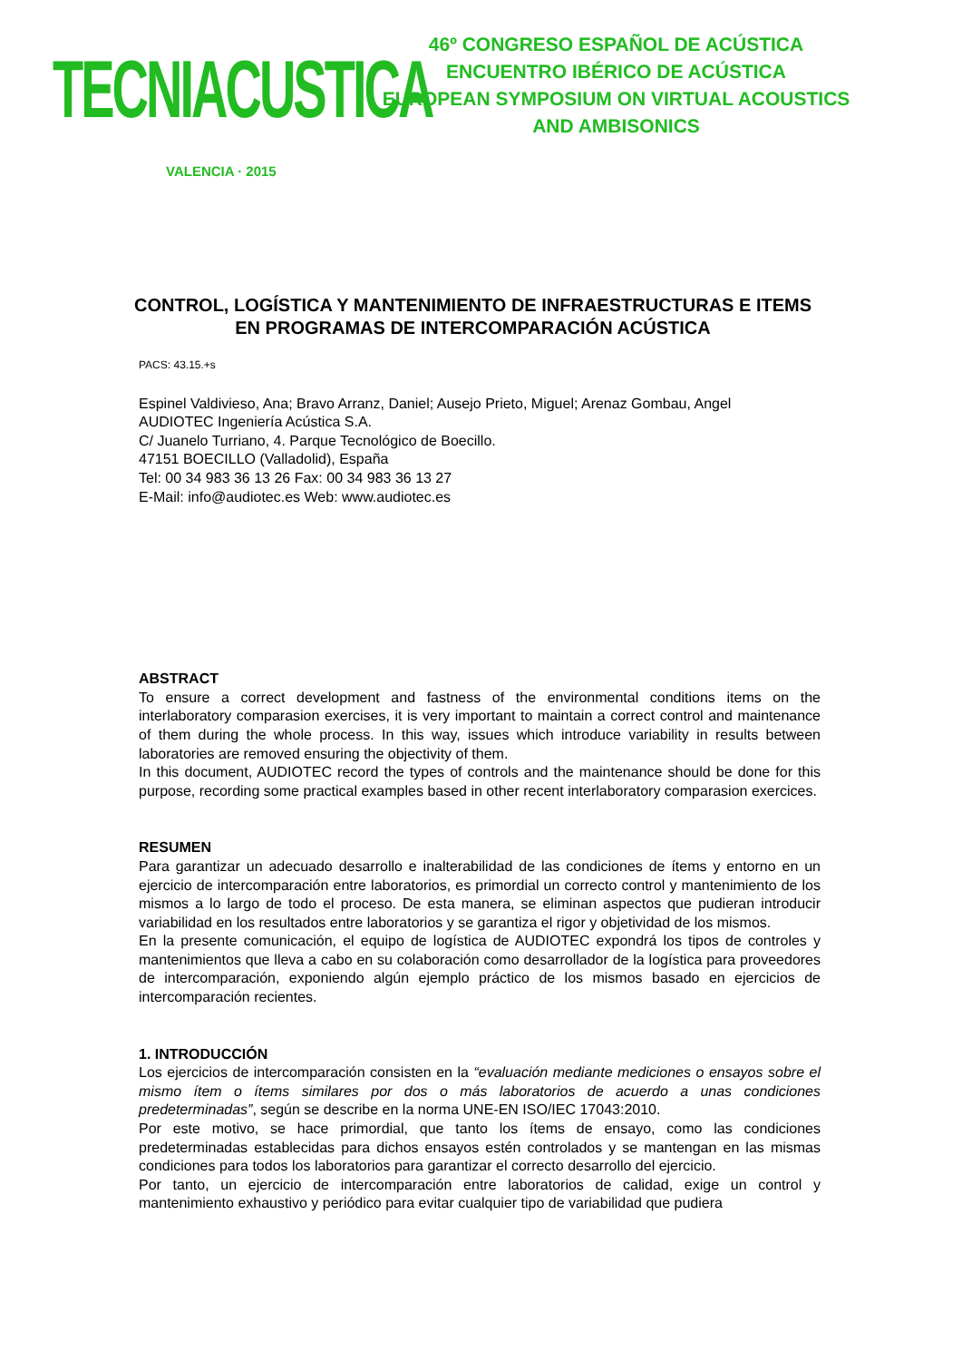TECNIACUSTICA
VALENCIA · 2015
46º CONGRESO ESPAÑOL DE ACÚSTICA
ENCUENTRO IBÉRICO DE ACÚSTICA
EUROPEAN SYMPOSIUM ON VIRTUAL ACOUSTICS
AND AMBISONICS
CONTROL, LOGÍSTICA Y MANTENIMIENTO DE INFRAESTRUCTURAS E ITEMS EN PROGRAMAS DE INTERCOMPARACIÓN ACÚSTICA
PACS: 43.15.+s
Espinel Valdivieso, Ana; Bravo Arranz, Daniel; Ausejo Prieto, Miguel; Arenaz Gombau, Angel
AUDIOTEC Ingeniería Acústica S.A.
C/ Juanelo Turriano, 4. Parque Tecnológico de Boecillo.
47151 BOECILLO (Valladolid), España
Tel: 00 34 983 36 13 26 Fax: 00 34 983 36 13 27
E-Mail: info@audiotec.es Web: www.audiotec.es
ABSTRACT
To ensure a correct development and fastness of the environmental conditions items on the interlaboratory comparasion exercises, it is very important to maintain a correct control and maintenance of them during the whole process. In this way, issues which introduce variability in results between laboratories are removed ensuring the objectivity of them.
In this document, AUDIOTEC record the types of controls and the maintenance should be done for this purpose, recording some practical examples based in other recent interlaboratory comparasion exercices.
RESUMEN
Para garantizar un adecuado desarrollo e inalterabilidad de las condiciones de ítems y entorno en un ejercicio de intercomparación entre laboratorios, es primordial un correcto control y mantenimiento de los mismos a lo largo de todo el proceso. De esta manera, se eliminan aspectos que pudieran introducir variabilidad en los resultados entre laboratorios y se garantiza el rigor y objetividad de los mismos.
En la presente comunicación, el equipo de logística de AUDIOTEC expondrá los tipos de controles y mantenimientos que lleva a cabo en su colaboración como desarrollador de la logística para proveedores de intercomparación, exponiendo algún ejemplo práctico de los mismos basado en ejercicios de intercomparación recientes.
1. INTRODUCCIÓN
Los ejercicios de intercomparación consisten en la “evaluación mediante mediciones o ensayos sobre el mismo ítem o ítems similares por dos o más laboratorios de acuerdo a unas condiciones predeterminadas”, según se describe en la norma UNE-EN ISO/IEC 17043:2010.
Por este motivo, se hace primordial, que tanto los ítems de ensayo, como las condiciones predeterminadas establecidas para dichos ensayos estén controlados y se mantengan en las mismas condiciones para todos los laboratorios para garantizar el correcto desarrollo del ejercicio.
Por tanto, un ejercicio de intercomparación entre laboratorios de calidad, exige un control y mantenimiento exhaustivo y periódico para evitar cualquier tipo de variabilidad que pudiera